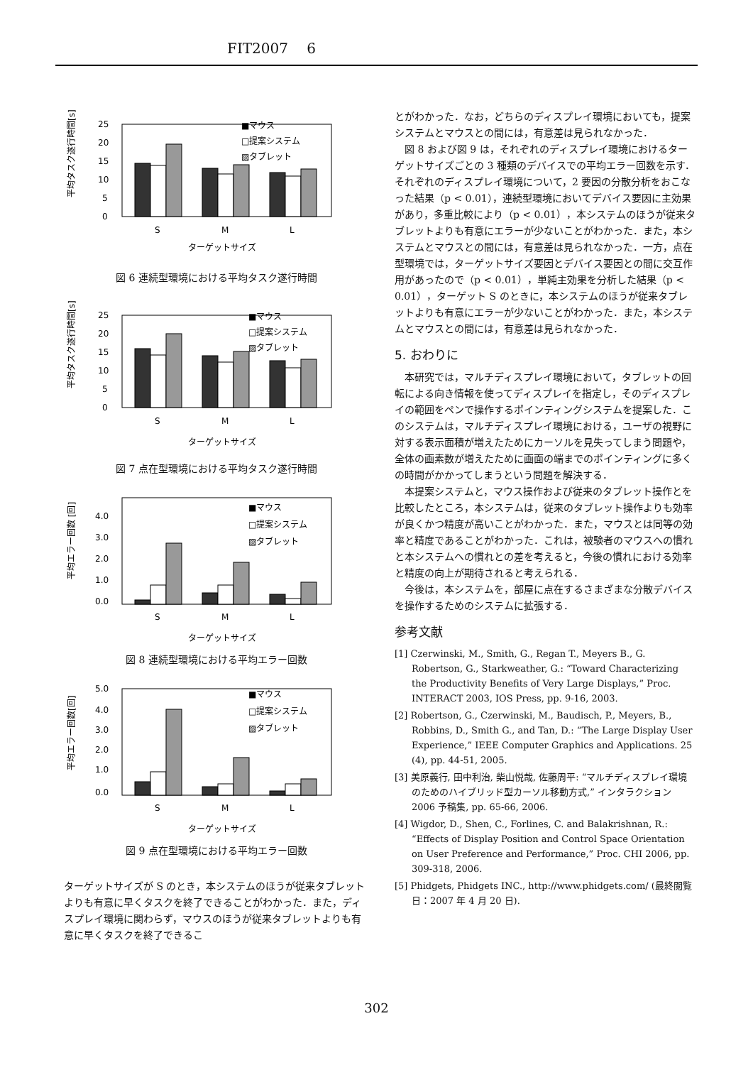FIT2007　 6
平均タスク遂行時間[s]
25
20
15
10
5
0
■マウス
□提案システム
▨タブレット
S
M
L
ターゲットサイズ
図 6 連続型環境における平均タスク遂行時間
平均タスク遂行時間[s]
25
20
15
10
5
0
■マウス
□提案システム
▨タブレット
S
M
L
ターゲットサイズ
図 7 点在型環境における平均タスク遂行時間
平均エラー回数 [回]
4.0
3.0
2.0
1.0
0.0
■マウス
□提案システム
▨タブレット
S
M
L
ターゲットサイズ
図 8 連続型環境における平均エラー回数
平均エラー回数[回]
5.0
4.0
3.0
2.0
1.0
0.0
■マウス
□提案システム
▨タブレット
S
M
L
ターゲットサイズ
図 9 点在型環境における平均エラー回数
ターゲットサイズが S のとき，本システムのほうが従来タブレットよりも有意に早くタスクを終了できることがわかった．また，ディスプレイ環境に関わらず，マウスのほうが従来タブレットよりも有意に早くタスクを終了できるこ
とがわかった．なお，どちらのディスプレイ環境においても，提案システムとマウスとの間には，有意差は見られなかった．
図 8 および図 9 は，それぞれのディスプレイ環境におけるターゲットサイズごとの 3 種類のデバイスでの平均エラー回数を示す．それぞれのディスプレイ環境について，2 要因の分散分析をおこなった結果（p < 0.01），連続型環境においてデバイス要因に主効果があり，多重比較により（p < 0.01），本システムのほうが従来タブレットよりも有意にエラーが少ないことがわかった．また，本システムとマウスとの間には，有意差は見られなかった．一方，点在型環境では，ターゲットサイズ要因とデバイス要因との間に交互作用があったので（p < 0.01），単純主効果を分析した結果（p < 0.01），ターゲット S のときに，本システムのほうが従来タブレットよりも有意にエラーが少ないことがわかった．また，本システムとマウスとの間には，有意差は見られなかった．
5. おわりに
本研究では，マルチディスプレイ環境において，タブレットの回転による向き情報を使ってディスプレイを指定し，そのディスプレイの範囲をペンで操作するポインティングシステムを提案した．このシステムは，マルチディスプレイ環境における，ユーザの視野に対する表示面積が増えたためにカーソルを見失ってしまう問題や，全体の画素数が増えたために画面の端までのポインティングに多くの時間がかかってしまうという問題を解決する．
本提案システムと，マウス操作および従来のタブレット操作とを比較したところ，本システムは，従来のタブレット操作よりも効率が良くかつ精度が高いことがわかった．また，マウスとは同等の効率と精度であることがわかった．これは，被験者のマウスへの慣れと本システムへの慣れとの差を考えると，今後の慣れにおける効率と精度の向上が期待されると考えられる．
今後は，本システムを，部屋に点在するさまざまな分散デバイスを操作するためのシステムに拡張する．
参考文献
[1] Czerwinski, M., Smith, G., Regan T., Meyers B., G. Robertson, G., Starkweather, G.: “Toward Characterizing the Productivity Benefits of Very Large Displays,” Proc. INTERACT 2003, IOS Press, pp. 9-16, 2003.
[2] Robertson, G., Czerwinski, M., Baudisch, P., Meyers, B., Robbins, D., Smith G., and Tan, D.: “The Large Display User Experience,” IEEE Computer Graphics and Applications. 25 (4), pp. 44-51, 2005.
[3] 美原義行, 田中利治, 柴山悦哉, 佐藤周平: “マルチディスプレイ環境のためのハイブリッド型カーソル移動方式,” インタラクション 2006 予稿集, pp. 65-66, 2006.
[4] Wigdor, D., Shen, C., Forlines, C. and Balakrishnan, R.: “Effects of Display Position and Control Space Orientation on User Preference and Performance,” Proc. CHI 2006, pp. 309-318, 2006.
[5] Phidgets, Phidgets INC., http://www.phidgets.com/ (最終閲覧日：2007 年 4 月 20 日).
302